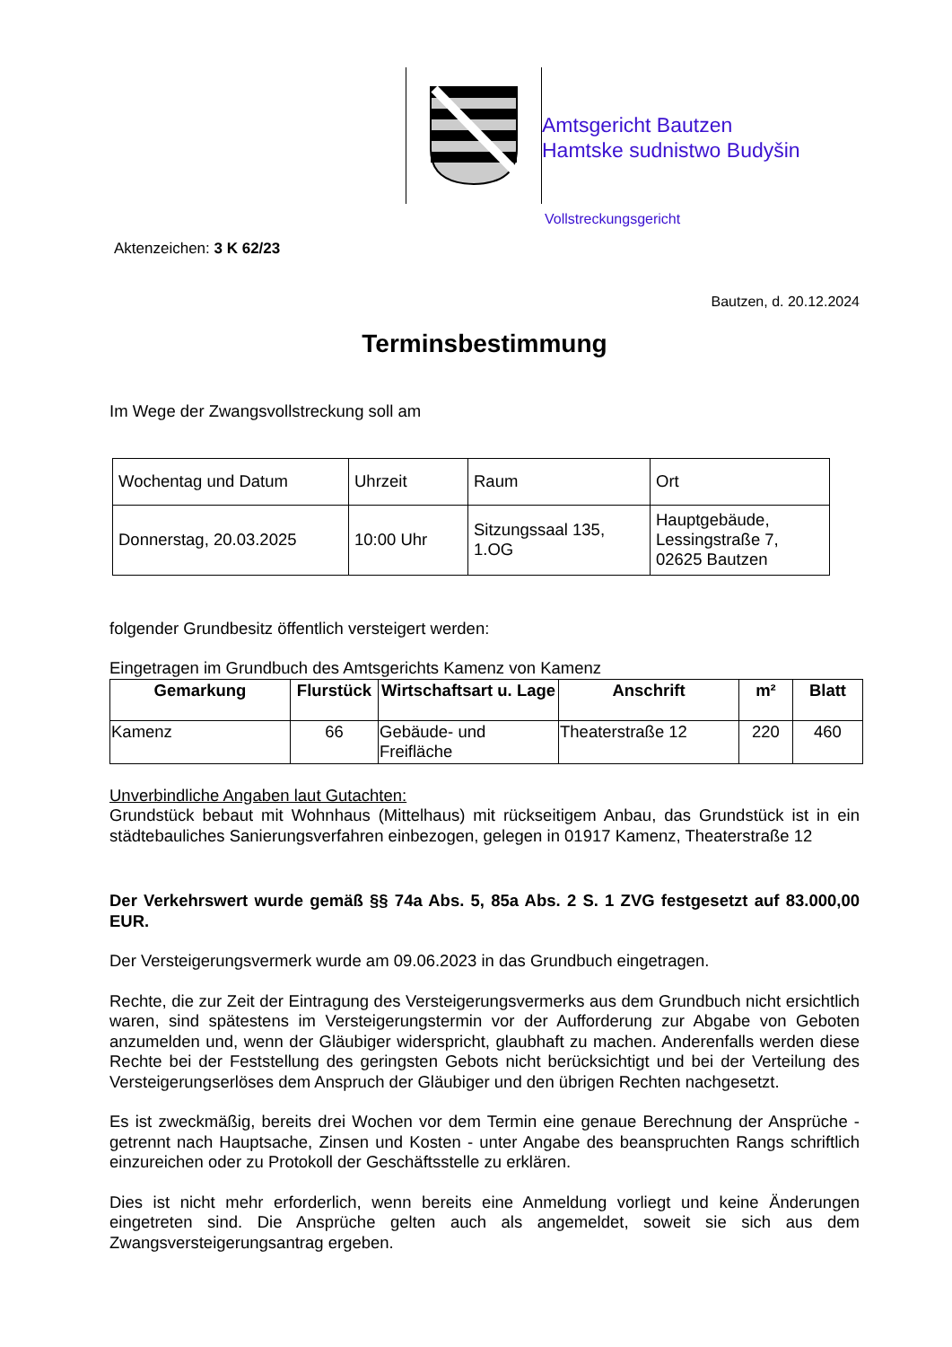Amtsgericht Bautzen
Hamtske sudnistwo Budyšin
Vollstreckungsgericht
Aktenzeichen: 3 K 62/23
Bautzen, d. 20.12.2024
Terminsbestimmung
Im Wege der Zwangsvollstreckung soll am
| Wochentag und Datum | Uhrzeit | Raum | Ort |
| Donnerstag, 20.03.2025 | 10:00 Uhr | Sitzungssaal 135, 1.OG | Hauptgebäude, Lessingstraße 7, 02625 Bautzen |
folgender Grundbesitz öffentlich versteigert werden:
Eingetragen im Grundbuch des Amtsgerichts Kamenz von Kamenz
| Gemarkung | Flurstück | Wirtschaftsart u. Lage | Anschrift | m² | Blatt |
| --- | --- | --- | --- | --- | --- |
| Kamenz | 66 | Gebäude- und Freifläche | Theaterstraße 12 | 220 | 460 |
Unverbindliche Angaben laut Gutachten:
Grundstück bebaut mit Wohnhaus (Mittelhaus) mit rückseitigem Anbau, das Grundstück ist in ein städtebauliches Sanierungsverfahren einbezogen, gelegen in 01917 Kamenz, Theaterstraße 12
Der Verkehrswert wurde gemäß §§ 74a Abs. 5, 85a Abs. 2 S. 1 ZVG festgesetzt auf 83.000,00 EUR.
Der Versteigerungsvermerk wurde am 09.06.2023 in das Grundbuch eingetragen.
Rechte, die zur Zeit der Eintragung des Versteigerungsvermerks aus dem Grundbuch nicht ersichtlich waren, sind spätestens im Versteigerungstermin vor der Aufforderung zur Abgabe von Geboten anzumelden und, wenn der Gläubiger widerspricht, glaubhaft zu machen. Anderenfalls werden diese Rechte bei der Feststellung des geringsten Gebots nicht berücksichtigt und bei der Verteilung des Versteigerungserlöses dem Anspruch der Gläubiger und den übrigen Rechten nachgesetzt.
Es ist zweckmäßig, bereits drei Wochen vor dem Termin eine genaue Berechnung der Ansprüche - getrennt nach Hauptsache, Zinsen und Kosten - unter Angabe des beanspruchten Rangs schriftlich einzureichen oder zu Protokoll der Geschäftsstelle zu erklären.
Dies ist nicht mehr erforderlich, wenn bereits eine Anmeldung vorliegt und keine Änderungen eingetreten sind. Die Ansprüche gelten auch als angemeldet, soweit sie sich aus dem Zwangsversteigerungsantrag ergeben.